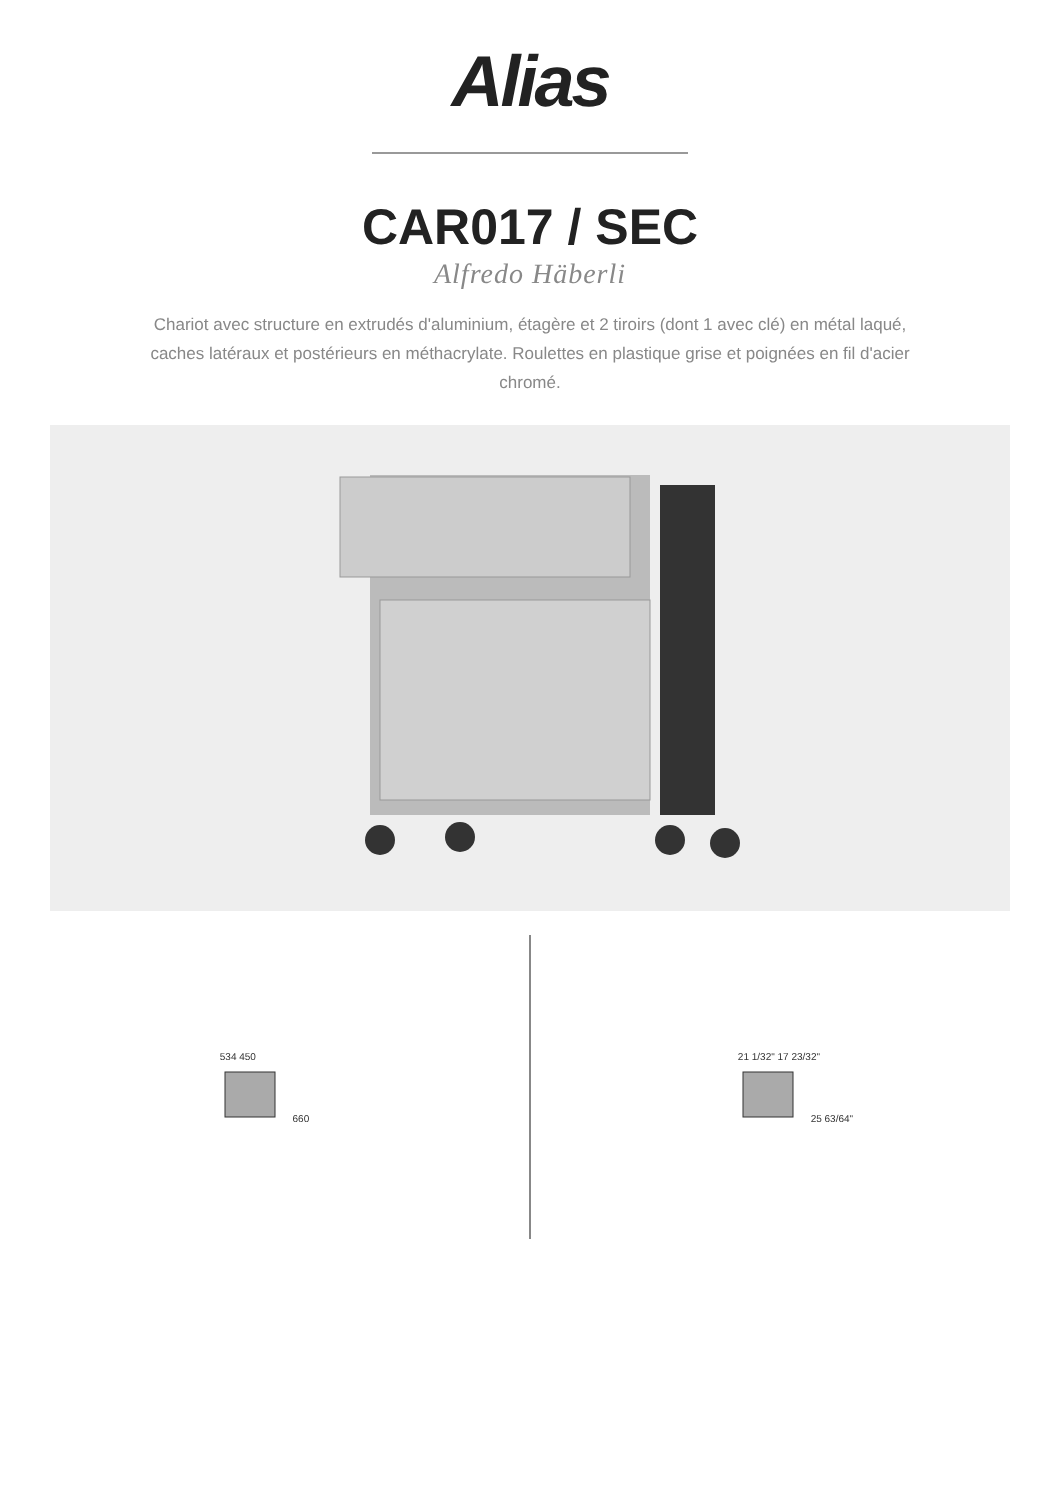Alias
CAR017 / SEC
Alfredo Häberli
Chariot avec structure en extrudés d'aluminium, étagère et 2 tiroirs (dont 1 avec clé) en métal laqué, caches latéraux et postérieurs en méthacrylate. Roulettes en plastique grise et poignées en fil d'acier chromé.
534 450
660
21 1/32" 17 23/32"
25 63/64"